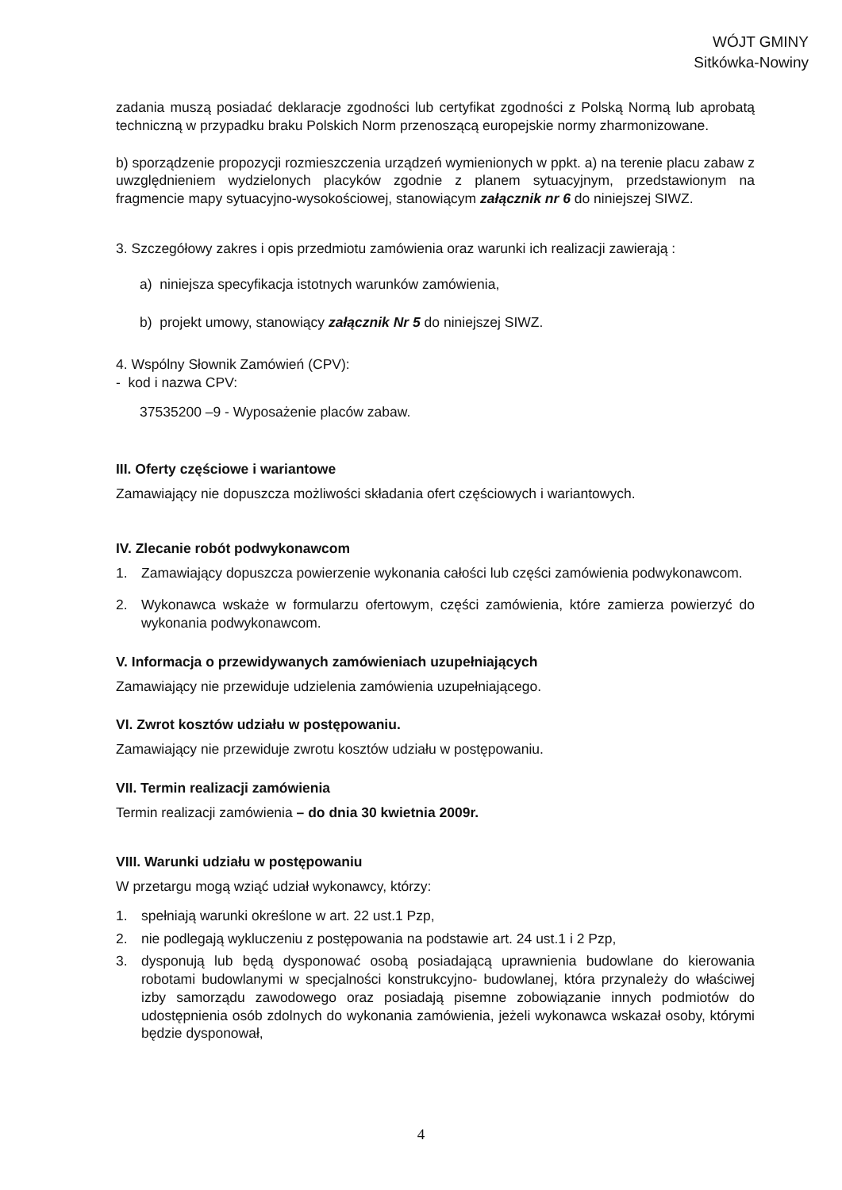WÓJT GMINY
Sitkówka-Nowiny
zadania muszą posiadać deklaracje zgodności lub certyfikat zgodności z Polską Normą lub aprobatą techniczną w przypadku braku Polskich Norm przenoszącą europejskie normy zharmonizowane.
b) sporządzenie propozycji rozmieszczenia urządzeń wymienionych w ppkt. a) na terenie placu zabaw z uwzględnieniem wydzielonych placyków zgodnie z planem sytuacyjnym, przedstawionym na fragmencie mapy sytuacyjno-wysokościowej, stanowiącym załącznik nr 6 do niniejszej SIWZ.
3. Szczegółowy zakres i opis przedmiotu zamówienia oraz warunki ich realizacji zawierają :
a) niniejsza specyfikacja istotnych warunków zamówienia,
b) projekt umowy, stanowiący załącznik Nr 5 do niniejszej SIWZ.
4. Wspólny Słownik Zamówień (CPV):
- kod i nazwa CPV:
37535200 –9 - Wyposażenie placów zabaw.
III. Oferty częściowe i wariantowe
Zamawiający nie dopuszcza możliwości składania ofert częściowych i wariantowych.
IV. Zlecanie robót podwykonawcom
1. Zamawiający dopuszcza powierzenie wykonania całości lub części zamówienia podwykonawcom.
2. Wykonawca wskaże w formularzu ofertowym, części zamówienia, które zamierza powierzyć do wykonania podwykonawcom.
V. Informacja o przewidywanych zamówieniach uzupełniających
Zamawiający nie przewiduje udzielenia zamówienia uzupełniającego.
VI. Zwrot kosztów udziału w postępowaniu.
Zamawiający nie przewiduje zwrotu kosztów udziału w postępowaniu.
VII. Termin realizacji zamówienia
Termin realizacji zamówienia – do dnia 30 kwietnia 2009r.
VIII. Warunki udziału w postępowaniu
W przetargu mogą wziąć udział wykonawcy, którzy:
1. spełniają warunki określone w art. 22 ust.1 Pzp,
2. nie podlegają wykluczeniu z postępowania na podstawie art. 24 ust.1 i 2 Pzp,
3. dysponują lub będą dysponować osobą posiadającą uprawnienia budowlane do kierowania robotami budowlanymi w specjalności konstrukcyjno- budowlanej, która przynależy do właściwej izby samorządu zawodowego oraz posiadają pisemne zobowiązanie innych podmiotów do udostępnienia osób zdolnych do wykonania zamówienia, jeżeli wykonawca wskazał osoby, którymi będzie dysponował,
4